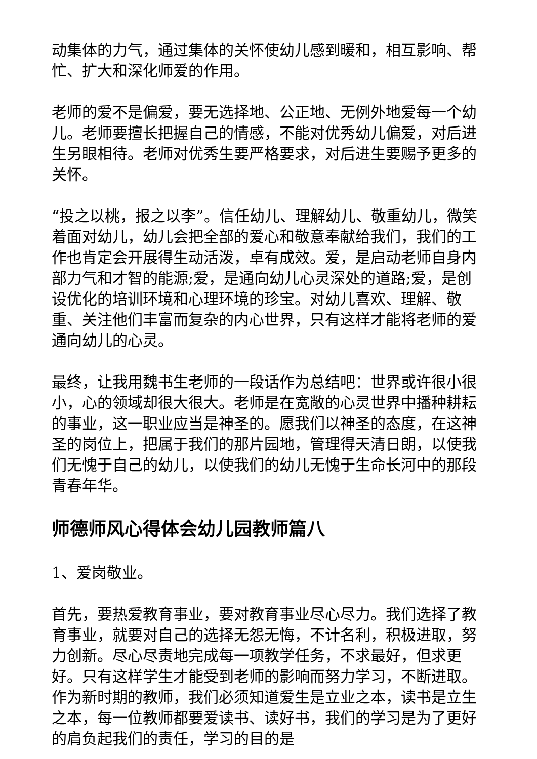动集体的力气，通过集体的关怀使幼儿感到暖和，相互影响、帮忙、扩大和深化师爱的作用。
老师的爱不是偏爱，要无选择地、公正地、无例外地爱每一个幼儿。老师要擅长把握自己的情感，不能对优秀幼儿偏爱，对后进生另眼相待。老师对优秀生要严格要求，对后进生要赐予更多的关怀。
“投之以桃，报之以李”。信任幼儿、理解幼儿、敬重幼儿，微笑着面对幼儿，幼儿会把全部的爱心和敬意奉献给我们，我们的工作也肯定会开展得生动活泼，卓有成效。爱，是启动老师自身内部力气和才智的能源;爱，是通向幼儿心灵深处的道路;爱，是创设优化的培训环境和心理环境的珍宝。对幼儿喜欢、理解、敬重、关注他们丰富而复杂的内心世界，只有这样才能将老师的爱通向幼儿的心灵。
最终，让我用魏书生老师的一段话作为总结吧：世界或许很小很小，心的领域却很大很大。老师是在宽敞的心灵世界中播种耕耘的事业，这一职业应当是神圣的。愿我们以神圣的态度，在这神圣的岗位上，把属于我们的那片园地，管理得天清日朗，以使我们无愧于自己的幼儿，以使我们的幼儿无愧于生命长河中的那段青春年华。
师德师风心得体会幼儿园教师篇八
1、爱岗敬业。
首先，要热爱教育事业，要对教育事业尽心尽力。我们选择了教育事业，就要对自己的选择无怨无悔，不计名利，积极进取，努力创新。尽心尽责地完成每一项教学任务，不求最好，但求更好。只有这样学生才能受到老师的影响而努力学习，不断进取。作为新时期的教师，我们必须知道爱生是立业之本，读书是立生之本，每一位教师都要爱读书、读好书，我们的学习是为了更好的肩负起我们的责任，学习的目的是